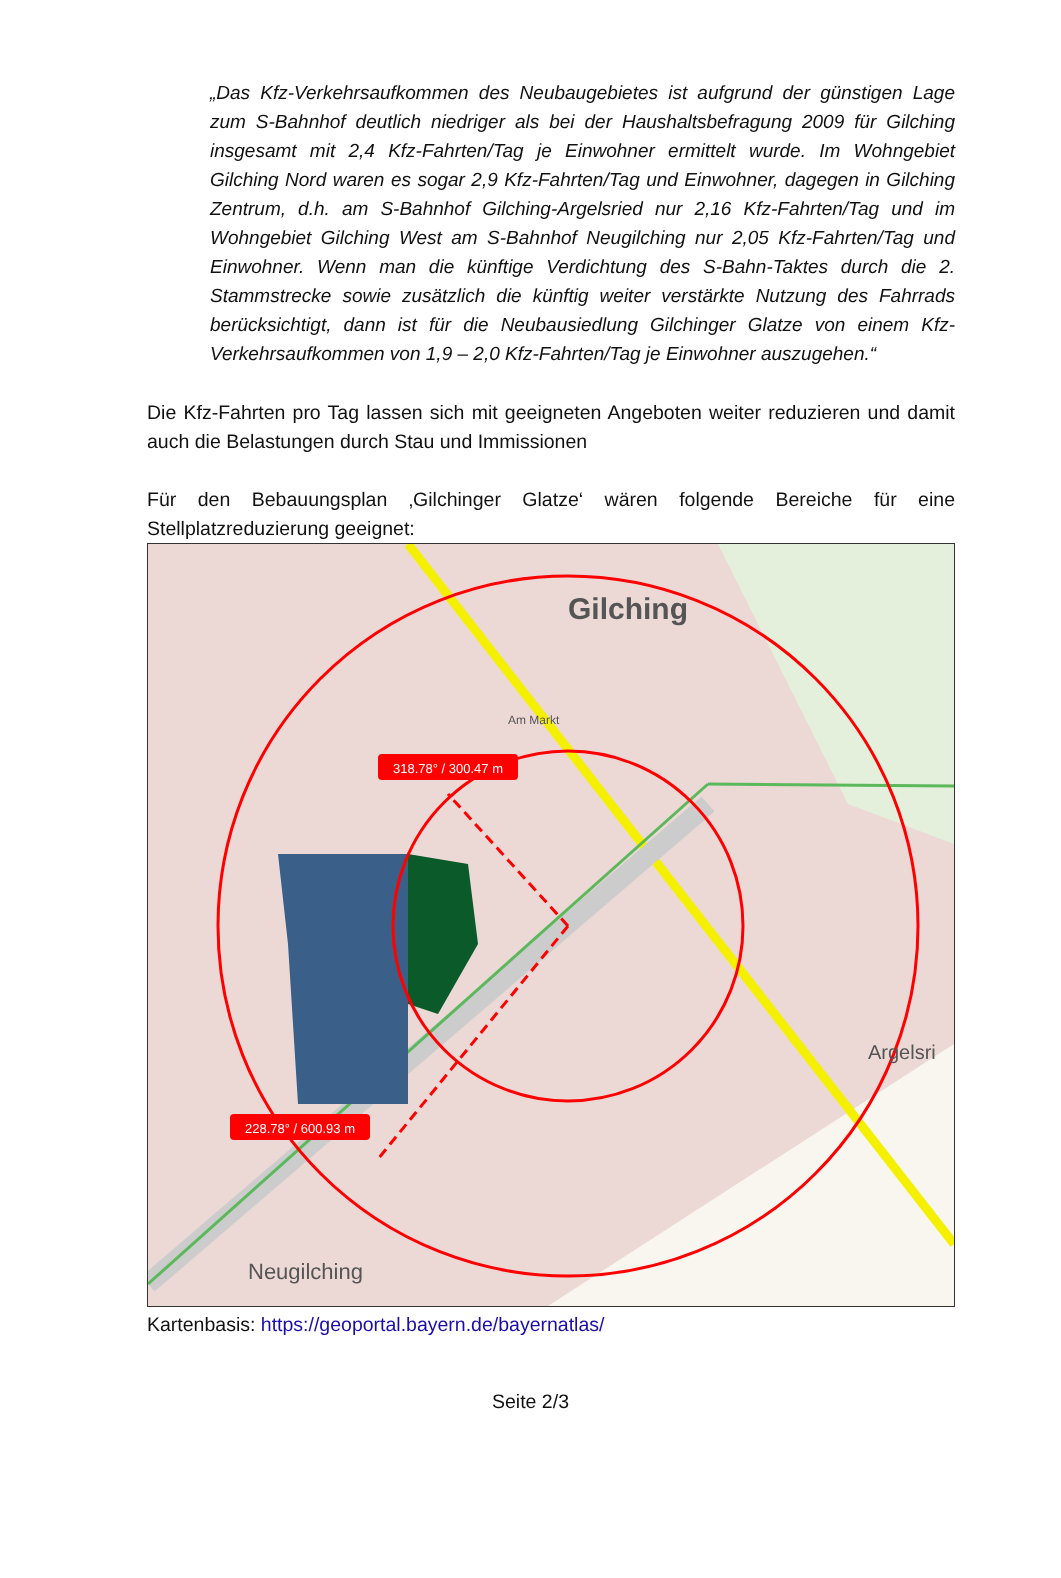„Das Kfz-Verkehrsaufkommen des Neubaugebietes ist aufgrund der günstigen Lage zum S-Bahnhof deutlich niedriger als bei der Haushaltsbefragung 2009 für Gilching insgesamt mit 2,4 Kfz-Fahrten/Tag je Einwohner ermittelt wurde. Im Wohngebiet Gilching Nord waren es sogar 2,9 Kfz-Fahrten/Tag und Einwohner, dagegen in Gilching Zentrum, d.h. am S-Bahnhof Gilching-Argelsried nur 2,16 Kfz-Fahrten/Tag und im Wohngebiet Gilching West am S-Bahnhof Neugilching nur 2,05 Kfz-Fahrten/Tag und Einwohner. Wenn man die künftige Verdichtung des S-Bahn-Taktes durch die 2. Stammstrecke sowie zusätzlich die künftig weiter verstärkte Nutzung des Fahrrads berücksichtigt, dann ist für die Neubausiedlung Gilchinger Glatze von einem Kfz-Verkehrsaufkommen von 1,9 – 2,0 Kfz-Fahrten/Tag je Einwohner auszugehen.“
Die Kfz-Fahrten pro Tag lassen sich mit geeigneten Angeboten weiter reduzieren und damit auch die Belastungen durch Stau und Immissionen
Für den Bebauungsplan ‚Gilchinger Glatze‘ wären folgende Bereiche für eine Stellplatzreduzierung geeignet:
318.78° / 300.47 m
228.78° / 600.93 m
Gilching
Neugilching
Argelsri
Am Markt
Kartenbasis: https://geoportal.bayern.de/bayernatlas/
Seite 2/3